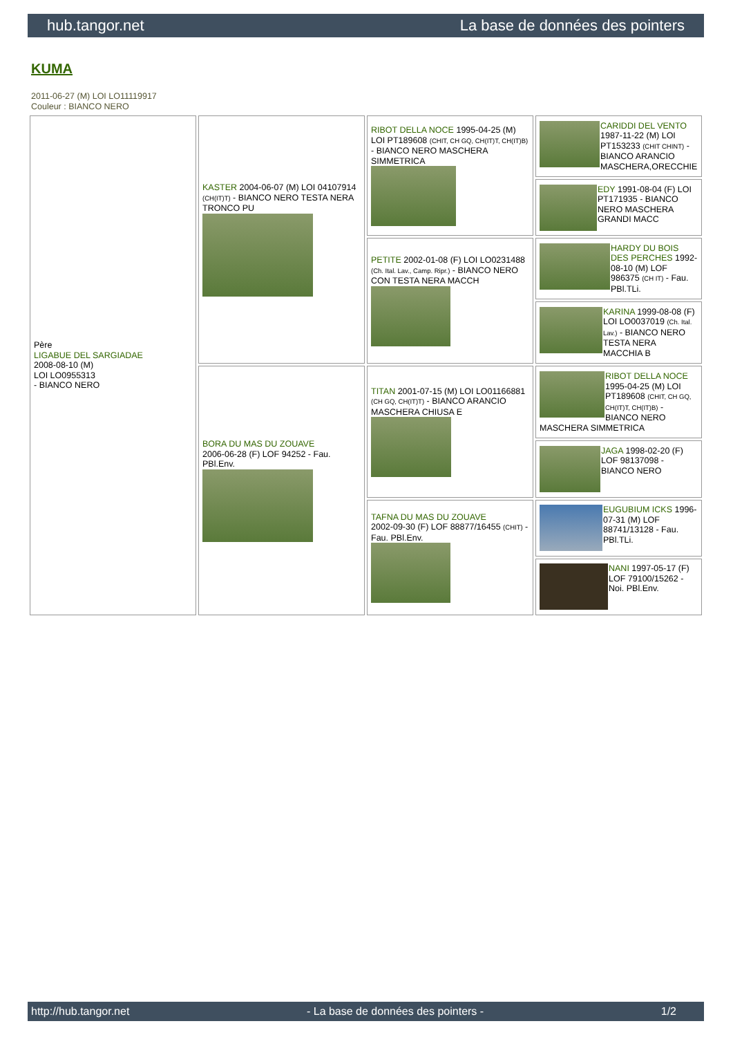hub.tangor.net La base de données des pointers
KUMA
2011-06-27 (M) LOI LO11119917
Couleur : BIANCO NERO
| Père LIGABUE DEL SARGIADAE 2008-08-10 (M) LOI LO0955313 - BIANCO NERO | KASTER 2004-06-07 (M) LOI 04107914 (CH(IT)T) - BIANCO NERO TESTA NERA TRONCO PU | RIBOT DELLA NOCE 1995-04-25 (M) LOI PT189608 (CHIT, CH GQ, CH(IT)T, CH(IT)B) - BIANCO NERO MASCHERA SIMMETRICA | CARIDDI DEL VENTO 1987-11-22 (M) LOI PT153233 (CHIT CHINT) - BIANCO ARANCIO MASCHERA,ORECCHIE |
| | | | EDY 1991-08-04 (F) LOI PT171935 - BIANCO NERO MASCHERA GRANDI MACC |
| | | PETITE 2002-01-08 (F) LOI LO0231488 (Ch. Ital. Lav., Camp. Ripr.) - BIANCO NERO CON TESTA NERA MACCH | HARDY DU BOIS DES PERCHES 1992-08-10 (M) LOF 986375 (CH IT) - Fau. PBl.TLi. |
| | | | KARINA 1999-08-08 (F) LOI LO0037019 (Ch. Ital. Lav.) - BIANCO NERO TESTA NERA MACCHIA B |
| | BORA DU MAS DU ZOUAVE 2006-06-28 (F) LOF 94252 - Fau. PBl.Env. | TITAN 2001-07-15 (M) LOI LO01166881 (CH GQ, CH(IT)T) - BIANCO ARANCIO MASCHERA CHIUSA E | RIBOT DELLA NOCE 1995-04-25 (M) LOI PT189608 (CHIT, CH GQ, CH(IT)T, CH(IT)B) - BIANCO NERO MASCHERA SIMMETRICA |
| | | | JAGA 1998-02-20 (F) LOF 98137098 - BIANCO NERO |
| | | TAFNA DU MAS DU ZOUAVE 2002-09-30 (F) LOF 88877/16455 (CHIT) - Fau. PBl.Env. | EUGUBIUM ICKS 1996-07-31 (M) LOF 88741/13128 - Fau. PBl.TLi. |
| | | | NANI 1997-05-17 (F) LOF 79100/15262 - Noi. PBl.Env. |
http://hub.tangor.net - La base de données des pointers - 1/2